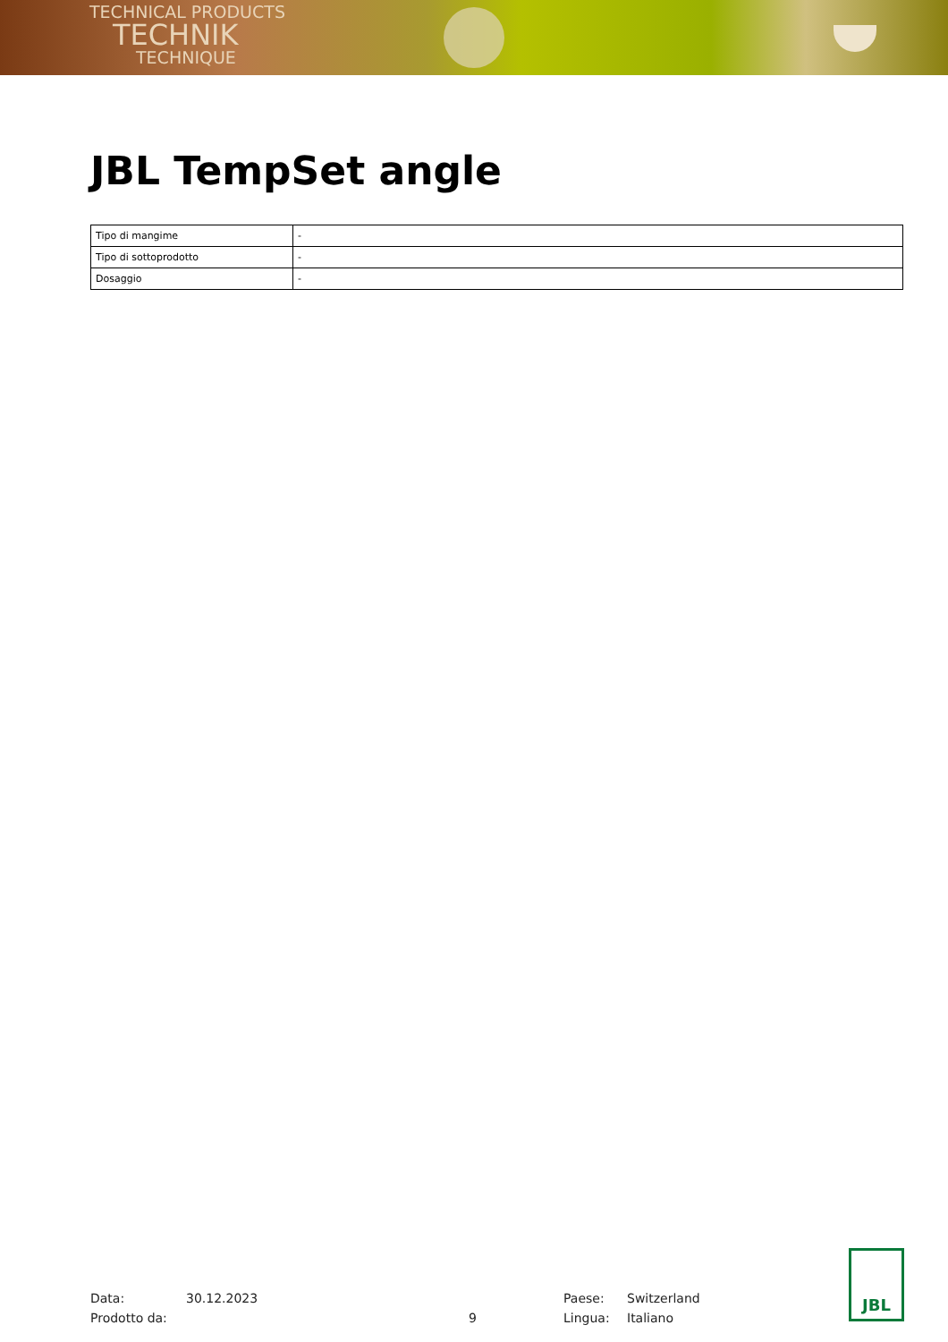TECHNICAL PRODUCTS
TECHNIK
TECHNIQUE
JBL TempSet angle
| Tipo di mangime | - |
| Tipo di sottoprodotto | - |
| Dosaggio | - |
Data:
Prodotto da:
30.12.2023
9
Paese:
Lingua:
Switzerland
Italiano
JBL